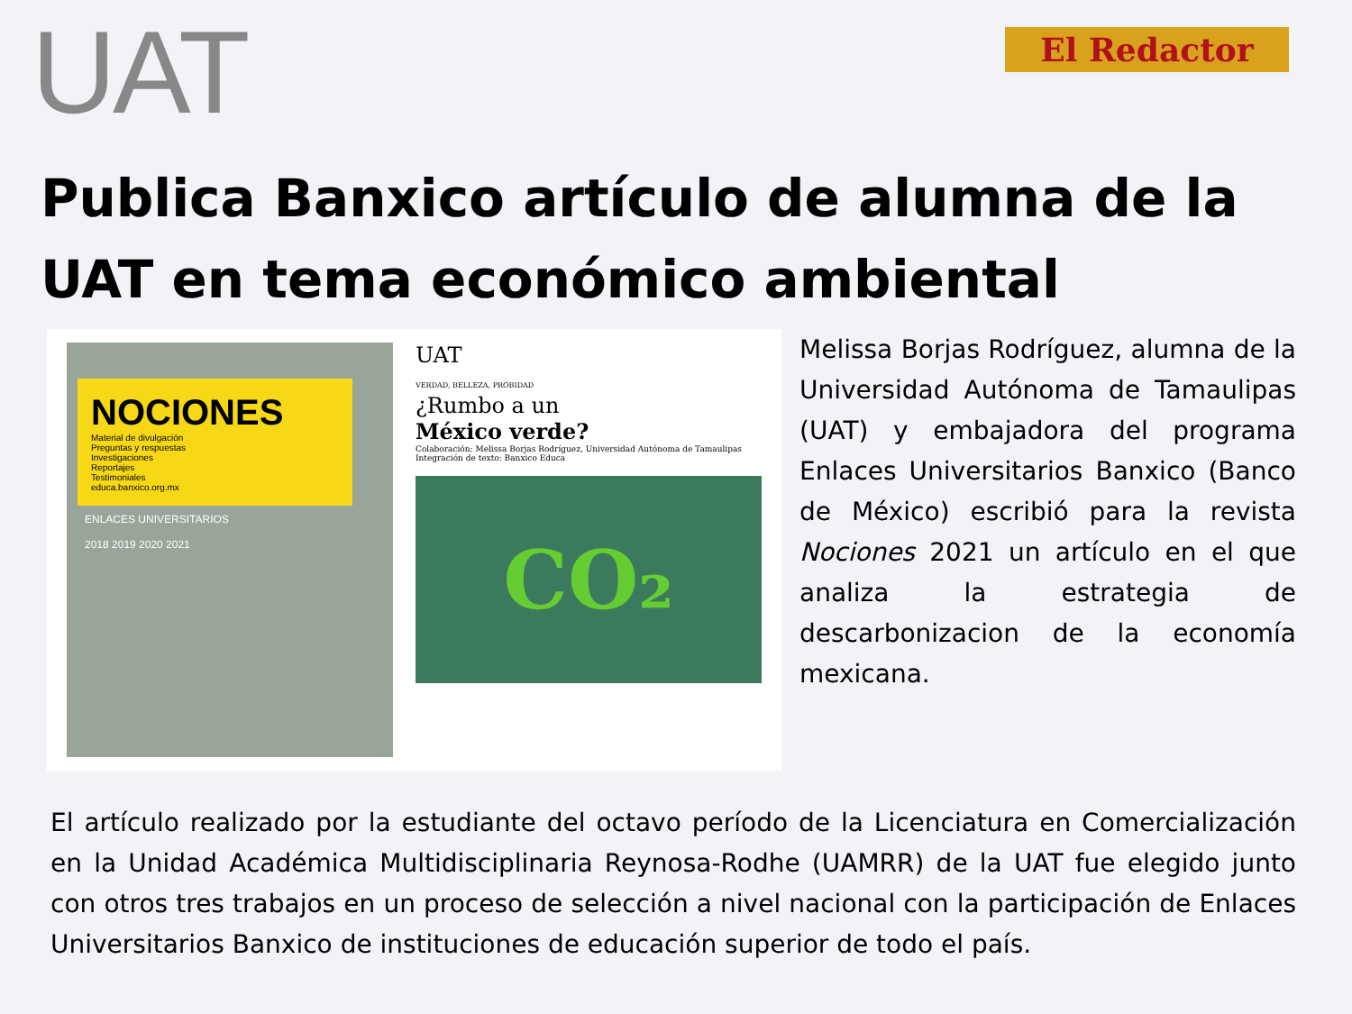UAT
El Redactor
Publica Banxico artículo de alumna de la UAT en tema económico ambiental
NOCIONES
Material de divulgación
Preguntas y respuestas
Investigaciones
Reportajes
Testimoniales
educa.banxico.org.mx
ENLACES UNIVERSITARIOS
2018 2019 2020 2021
UAT
VERDAD, BELLEZA, PROBIDAD
¿Rumbo a un
México verde?
Colaboración: Melissa Borjas Rodríguez, Universidad Autónoma de Tamaulipas
Integración de texto: Banxico Educa
CO₂
Melissa Borjas Rodríguez, alumna de la Universidad Autónoma de Tamaulipas (UAT) y embajadora del programa Enlaces Universitarios Banxico (Banco de México) escribió para la revista Nociones 2021 un artículo en el que analiza la estrategia de descarbonizacion de la economía mexicana.
El artículo realizado por la estudiante del octavo período de la Licenciatura en Comercialización en la Unidad Académica Multidisciplinaria Reynosa-Rodhe (UAMRR) de la UAT fue elegido junto con otros tres trabajos en un proceso de selección a nivel nacional con la participación de Enlaces Universitarios Banxico de instituciones de educación superior de todo el país.